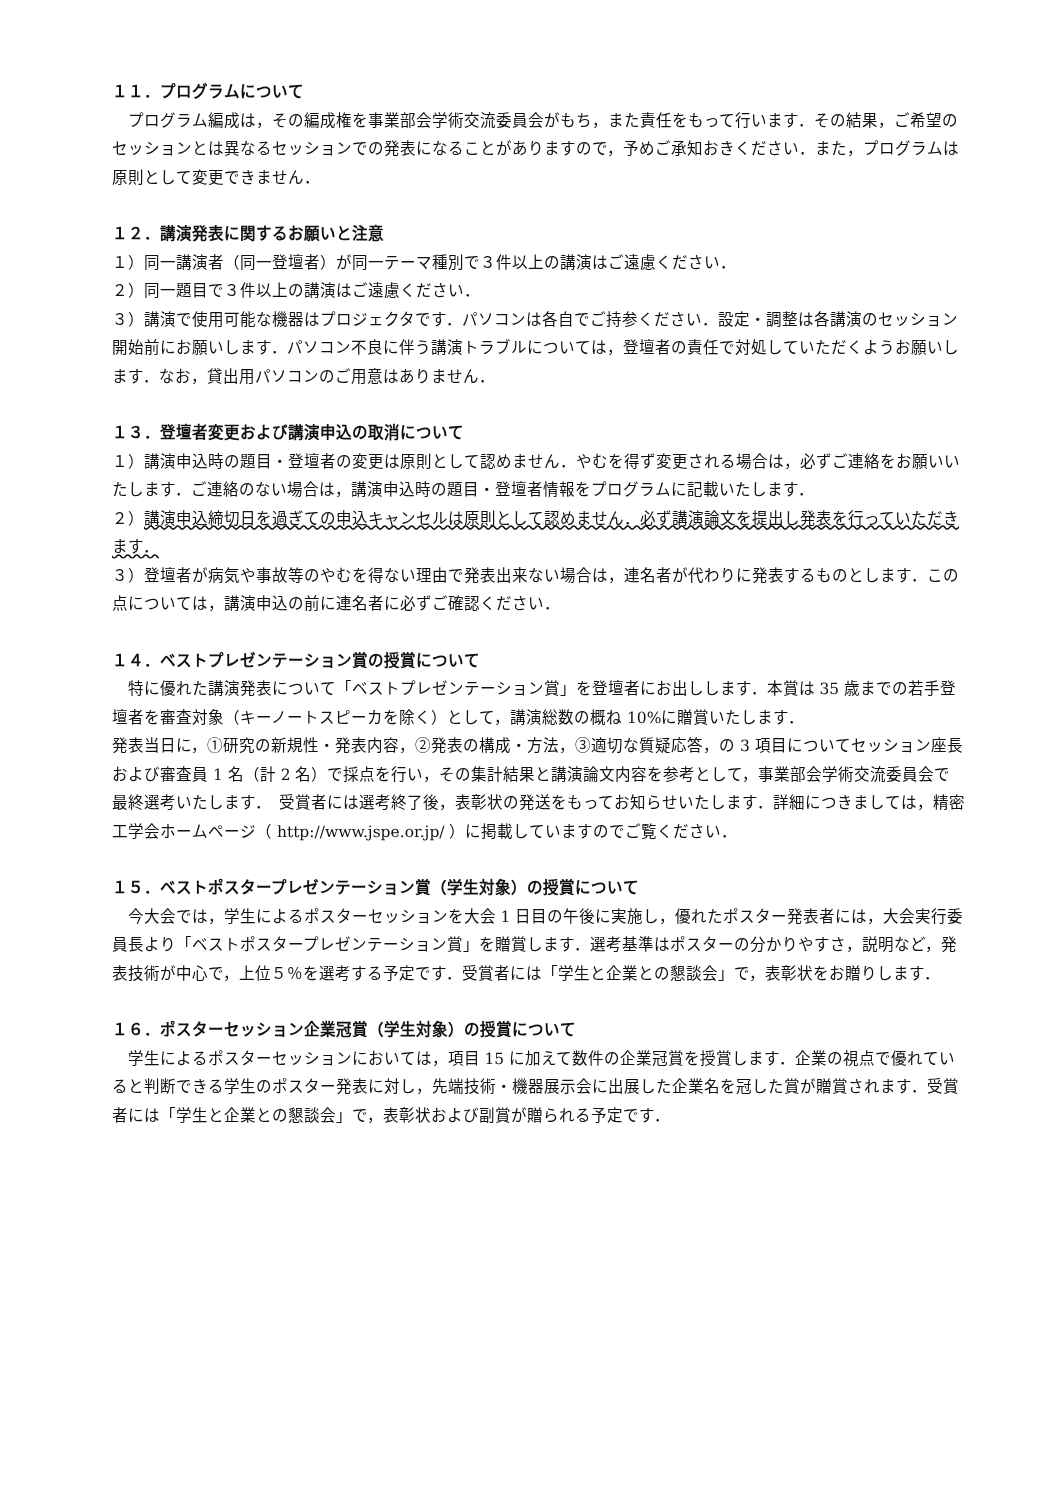１１．プログラムについて
プログラム編成は，その編成権を事業部会学術交流委員会がもち，また責任をもって行います．その結果，ご希望のセッションとは異なるセッションでの発表になることがありますので，予めご承知おきください．また，プログラムは原則として変更できません．
１２．講演発表に関するお願いと注意
１）同一講演者（同一登壇者）が同一テーマ種別で３件以上の講演はご遠慮ください．
２）同一題目で３件以上の講演はご遠慮ください．
３）講演で使用可能な機器はプロジェクタです．パソコンは各自でご持参ください．設定・調整は各講演のセッション開始前にお願いします．パソコン不良に伴う講演トラブルについては，登壇者の責任で対処していただくようお願いします．なお，貸出用パソコンのご用意はありません．
１３．登壇者変更および講演申込の取消について
１）講演申込時の題目・登壇者の変更は原則として認めません．やむを得ず変更される場合は，必ずご連絡をお願いいたします．ご連絡のない場合は，講演申込時の題目・登壇者情報をプログラムに記載いたします．
２）講演申込締切日を過ぎての申込キャンセルは原則として認めません．必ず講演論文を提出し発表を行っていただきます．
３）登壇者が病気や事故等のやむを得ない理由で発表出来ない場合は，連名者が代わりに発表するものとします．この点については，講演申込の前に連名者に必ずご確認ください．
１４．ベストプレゼンテーション賞の授賞について
特に優れた講演発表について「ベストプレゼンテーション賞」を登壇者にお出しします．本賞は 35 歳までの若手登壇者を審査対象（キーノートスピーカを除く）として，講演総数の概ね 10%に贈賞いたします．
発表当日に，①研究の新規性・発表内容，②発表の構成・方法，③適切な質疑応答，の 3 項目についてセッション座長および審査員 1 名（計 2 名）で採点を行い，その集計結果と講演論文内容を参考として，事業部会学術交流委員会で最終選考いたします．　受賞者には選考終了後，表彰状の発送をもってお知らせいたします．詳細につきましては，精密工学会ホームページ（ http://www.jspe.or.jp/ ）に掲載していますのでご覧ください．
１５．ベストポスタープレゼンテーション賞（学生対象）の授賞について
今大会では，学生によるポスターセッションを大会 1 日目の午後に実施し，優れたポスター発表者には，大会実行委員長より「ベストポスタープレゼンテーション賞」を贈賞します．選考基準はポスターの分かりやすさ，説明など，発表技術が中心で，上位５％を選考する予定です．受賞者には「学生と企業との懇談会」で，表彰状をお贈りします．
１６．ポスターセッション企業冠賞（学生対象）の授賞について
学生によるポスターセッションにおいては，項目 15 に加えて数件の企業冠賞を授賞します．企業の視点で優れていると判断できる学生のポスター発表に対し，先端技術・機器展示会に出展した企業名を冠した賞が贈賞されます．受賞者には「学生と企業との懇談会」で，表彰状および副賞が贈られる予定です．